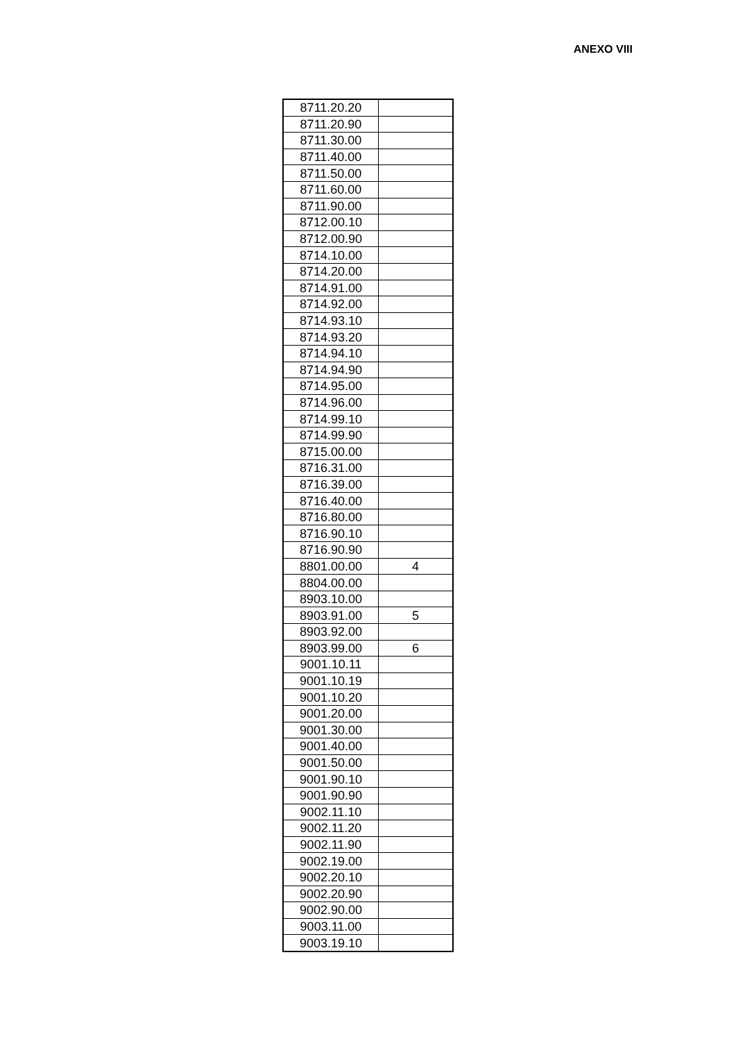ANEXO VIII
| 8711.20.20 | |
| 8711.20.90 | |
| 8711.30.00 | |
| 8711.40.00 | |
| 8711.50.00 | |
| 8711.60.00 | |
| 8711.90.00 | |
| 8712.00.10 | |
| 8712.00.90 | |
| 8714.10.00 | |
| 8714.20.00 | |
| 8714.91.00 | |
| 8714.92.00 | |
| 8714.93.10 | |
| 8714.93.20 | |
| 8714.94.10 | |
| 8714.94.90 | |
| 8714.95.00 | |
| 8714.96.00 | |
| 8714.99.10 | |
| 8714.99.90 | |
| 8715.00.00 | |
| 8716.31.00 | |
| 8716.39.00 | |
| 8716.40.00 | |
| 8716.80.00 | |
| 8716.90.10 | |
| 8716.90.90 | |
| 8801.00.00 | 4 |
| 8804.00.00 | |
| 8903.10.00 | |
| 8903.91.00 | 5 |
| 8903.92.00 | |
| 8903.99.00 | 6 |
| 9001.10.11 | |
| 9001.10.19 | |
| 9001.10.20 | |
| 9001.20.00 | |
| 9001.30.00 | |
| 9001.40.00 | |
| 9001.50.00 | |
| 9001.90.10 | |
| 9001.90.90 | |
| 9002.11.10 | |
| 9002.11.20 | |
| 9002.11.90 | |
| 9002.19.00 | |
| 9002.20.10 | |
| 9002.20.90 | |
| 9002.90.00 | |
| 9003.11.00 | |
| 9003.19.10 | |